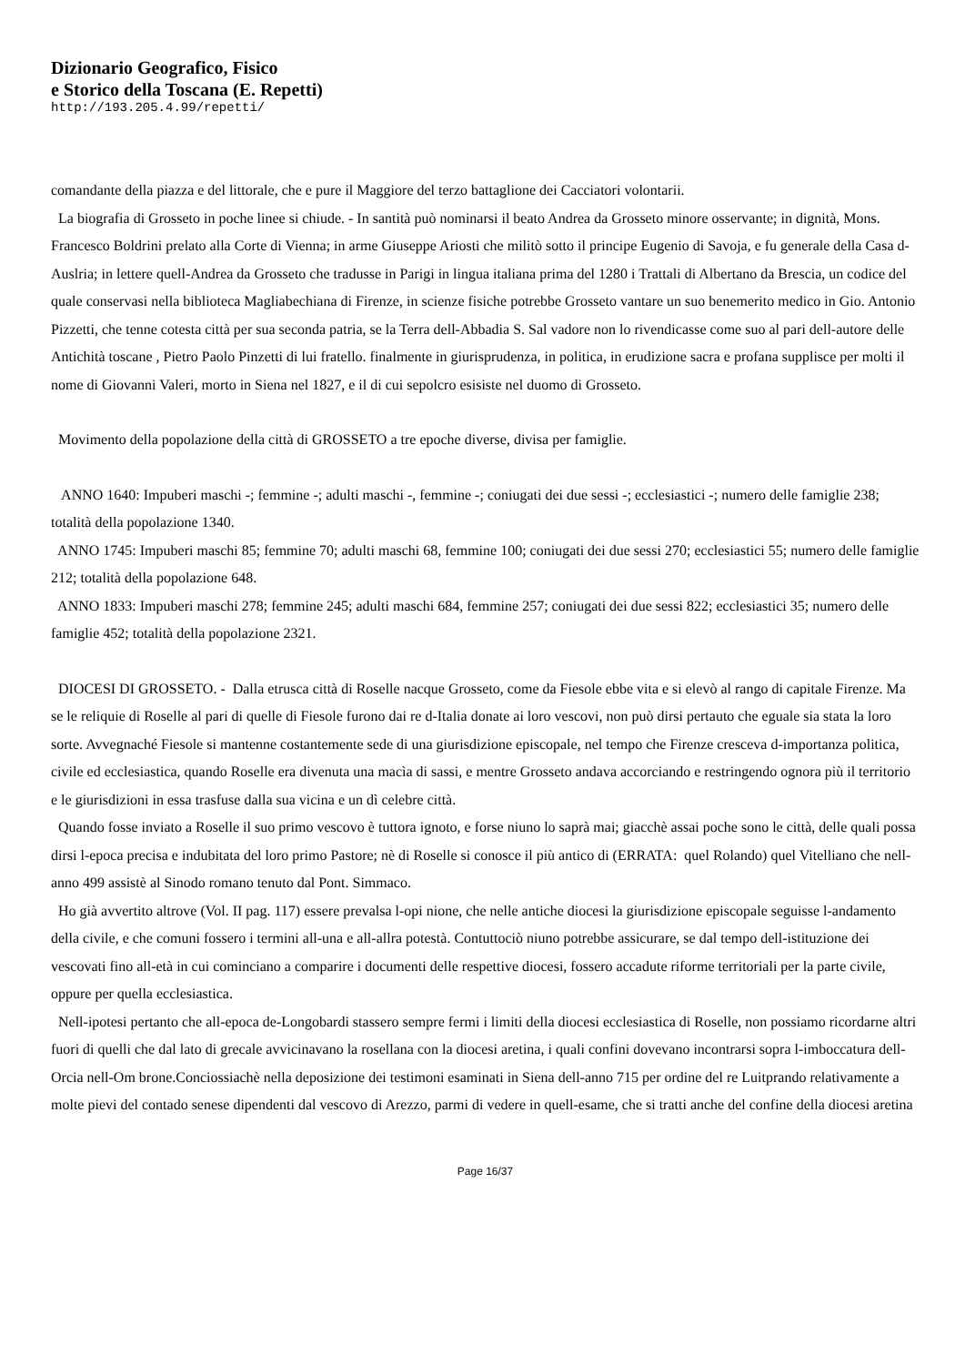Dizionario Geografico, Fisico
e Storico della Toscana (E. Repetti)
http://193.205.4.99/repetti/
comandante della piazza e del littorale, che e pure il Maggiore del terzo battaglione dei Cacciatori volontarii.
La biografia di Grosseto in poche linee si chiude. - In santità può nominarsi il beato Andrea da Grosseto minore osservante; in dignità, Mons. Francesco Boldrini prelato alla Corte di Vienna; in arme Giuseppe Ariosti che militò sotto il principe Eugenio di Savoja, e fu generale della Casa d-Auslria; in lettere quell-Andrea da Grosseto che tradusse in Parigi in lingua italiana prima del 1280 i Trattali di Albertano da Brescia, un codice del quale conservasi nella biblioteca Magliabechiana di Firenze, in scienze fisiche potrebbe Grosseto vantare un suo benemerito medico in Gio. Antonio Pizzetti, che tenne cotesta città per sua seconda patria, se la Terra dell-Abbadia S. Sal vadore non lo rivendicasse come suo al pari dell-autore delle Antichità toscane , Pietro Paolo Pinzetti di lui fratello. finalmente in giurisprudenza, in politica, in erudizione sacra e profana supplisce per molti il nome di Giovanni Valeri, morto in Siena nel 1827, e il di cui sepolcro esisiste nel duomo di Grosseto.
Movimento della popolazione della città di GROSSETO a tre epoche diverse, divisa per famiglie.
ANNO 1640: Impuberi maschi -; femmine -; adulti maschi -, femmine -; coniugati dei due sessi -; ecclesiastici -; numero delle famiglie 238; totalità della popolazione 1340.
ANNO 1745: Impuberi maschi 85; femmine 70; adulti maschi 68, femmine 100; coniugati dei due sessi 270; ecclesiastici 55; numero delle famiglie 212; totalità della popolazione 648.
ANNO 1833: Impuberi maschi 278; femmine 245; adulti maschi 684, femmine 257; coniugati dei due sessi 822; ecclesiastici 35; numero delle famiglie 452; totalità della popolazione 2321.
DIOCESI DI GROSSETO. - Dalla etrusca città di Roselle nacque Grosseto, come da Fiesole ebbe vita e si elevò al rango di capitale Firenze. Ma se le reliquie di Roselle al pari di quelle di Fiesole furono dai re d-Italia donate ai loro vescovi, non può dirsi pertauto che eguale sia stata la loro sorte. Avvegnaché Fiesole si mantenne costantemente sede di una giurisdizione episcopale, nel tempo che Firenze cresceva d-importanza politica, civile ed ecclesiastica, quando Roselle era divenuta una macìa di sassi, e mentre Grosseto andava accorciando e restringendo ognora più il territorio e le giurisdizioni in essa trasfuse dalla sua vicina e un dì celebre città.
Quando fosse inviato a Roselle il suo primo vescovo è tuttora ignoto, e forse niuno lo saprà mai; giacchè assai poche sono le città, delle quali possa dirsi l-epoca precisa e indubitata del loro primo Pastore; nè di Roselle si conosce il più antico di (ERRATA: quel Rolando) quel Vitelliano che nell-anno 499 assistè al Sinodo romano tenuto dal Pont. Simmaco.
Ho già avvertito altrove (Vol. II pag. 117) essere prevalsa l-opi nione, che nelle antiche diocesi la giurisdizione episcopale seguisse l-andamento della civile, e che comuni fossero i termini all-una e all-allra potestà. Contuttociò niuno potrebbe assicurare, se dal tempo dell-istituzione dei vescovati fino all-età in cui cominciano a comparire i documenti delle respettive diocesi, fossero accadute riforme territoriali per la parte civile, oppure per quella ecclesiastica.
Nell-ipotesi pertanto che all-epoca de-Longobardi stassero sempre fermi i limiti della diocesi ecclesiastica di Roselle, non possiamo ricordarne altri fuori di quelli che dal lato di grecale avvicinavano la rosellana con la diocesi aretina, i quali confini dovevano incontrarsi sopra l-imboccatura dell-Orcia nell-Om brone.Conciossiachè nella deposizione dei testimoni esaminati in Siena dell-anno 715 per ordine del re Luitprando relativamente a molte pievi del contado senese dipendenti dal vescovo di Arezzo, parmi di vedere in quell-esame, che si tratti anche del confine della diocesi aretina
Page 16/37